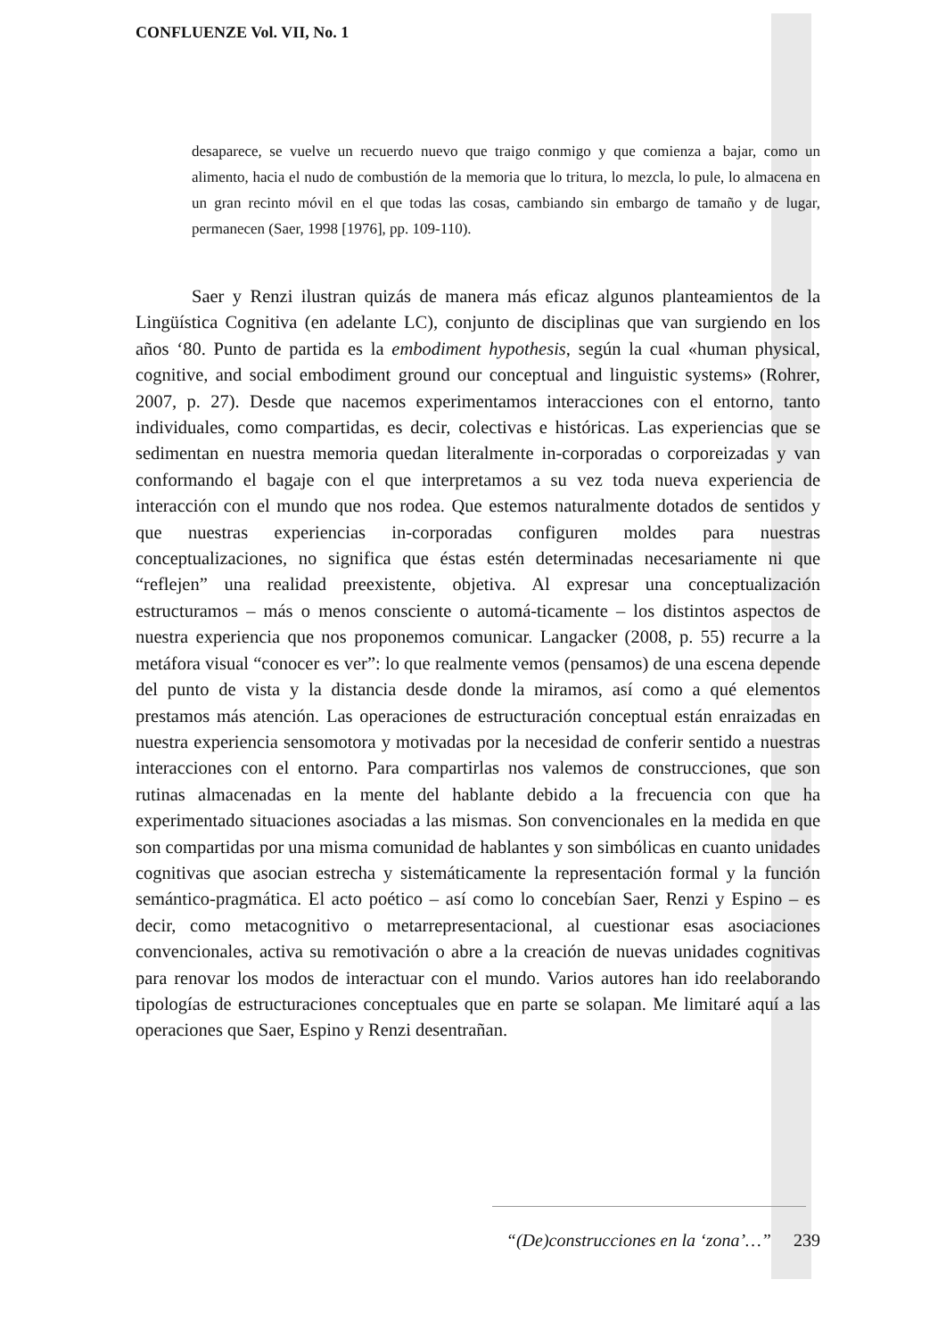CONFLUENZE Vol. VII, No. 1
desaparece, se vuelve un recuerdo nuevo que traigo conmigo y que comienza a bajar, como un alimento, hacia el nudo de combustión de la memoria que lo tritura, lo mezcla, lo pule, lo almacena en un gran recinto móvil en el que todas las cosas, cambiando sin embargo de tamaño y de lugar, permanecen (Saer, 1998 [1976], pp. 109-110).
Saer y Renzi ilustran quizás de manera más eficaz algunos planteamientos de la Lingüística Cognitiva (en adelante LC), conjunto de disciplinas que van surgiendo en los años ‘80. Punto de partida es la embodiment hypothesis, según la cual «human physical, cognitive, and social embodiment ground our conceptual and linguistic systems» (Rohrer, 2007, p. 27). Desde que nacemos experimentamos interacciones con el entorno, tanto individuales, como compartidas, es decir, colectivas e históricas. Las experiencias que se sedimentan en nuestra memoria quedan literalmente in-corporadas o corporeizadas y van conformando el bagaje con el que interpretamos a su vez toda nueva experiencia de interacción con el mundo que nos rodea. Que estemos naturalmente dotados de sentidos y que nuestras experiencias in-corporadas configuren moldes para nuestras conceptualizaciones, no significa que éstas estén determinadas necesariamente ni que “reflejen” una realidad preexistente, objetiva. Al expresar una conceptualización estructuramos – más o menos consciente o automá-ticamente – los distintos aspectos de nuestra experiencia que nos proponemos comunicar. Langacker (2008, p. 55) recurre a la metáfora visual “conocer es ver”: lo que realmente vemos (pensamos) de una escena depende del punto de vista y la distancia desde donde la miramos, así como a qué elementos prestamos más atención. Las operaciones de estructuración conceptual están enraizadas en nuestra experiencia sensomotora y motivadas por la necesidad de conferir sentido a nuestras interacciones con el entorno. Para compartirlas nos valemos de construcciones, que son rutinas almacenadas en la mente del hablante debido a la frecuencia con que ha experimentado situaciones asociadas a las mismas. Son convencionales en la medida en que son compartidas por una misma comunidad de hablantes y son simbólicas en cuanto unidades cognitivas que asocian estrecha y sistemáticamente la representación formal y la función semántico-pragmática. El acto poético – así como lo concebían Saer, Renzi y Espino – es decir, como metacognitivo o metarrepresentacional, al cuestionar esas asociaciones convencionales, activa su remotivación o abre a la creación de nuevas unidades cognitivas para renovar los modos de interactuar con el mundo. Varios autores han ido reelaborando tipologías de estructuraciones conceptuales que en parte se solapan. Me limitaré aquí a las operaciones que Saer, Espino y Renzi desentrañan.
“(De)construcciones en la ‘zona’…” 239